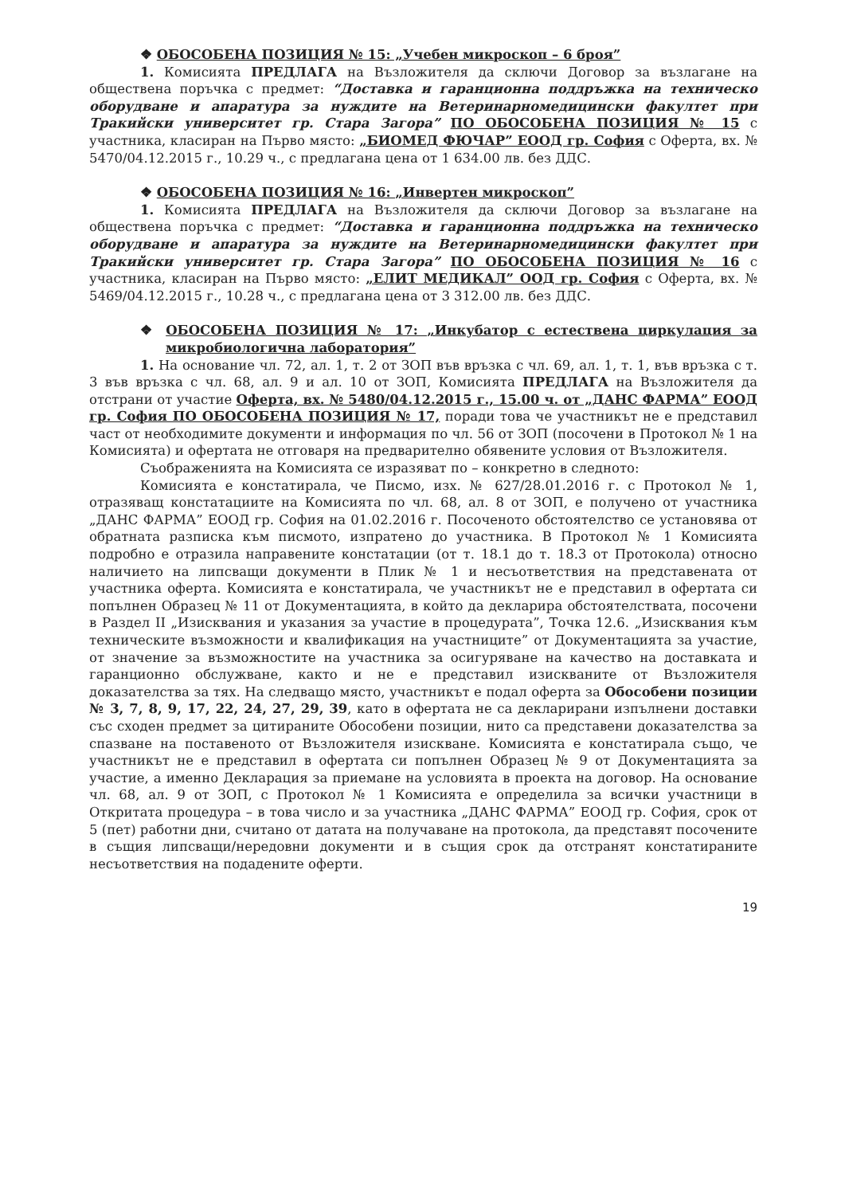❖ ОБОСОБЕНА ПОЗИЦИЯ № 15: „Учебен микроскоп – 6 броя”
1. Комисията ПРЕДЛАГА на Възложителя да сключи Договор за възлагане на обществена поръчка с предмет: “Доставка и гаранционна поддръжка на техническо оборудване и апаратура за нуждите на Ветеринарномедицински факултет при Тракийски университет гр. Стара Загора” ПО ОБОСОБЕНА ПОЗИЦИЯ № 15 с участника, класиран на Първо място: „БИОМЕД ФЮЧАР” ЕООД гр. София с Оферта, вх. № 5470/04.12.2015 г., 10.29 ч., с предлагана цена от 1 634.00 лв. без ДДС.
❖ ОБОСОБЕНА ПОЗИЦИЯ № 16: „Инвертен микроскоп”
1. Комисията ПРЕДЛАГА на Възложителя да сключи Договор за възлагане на обществена поръчка с предмет: “Доставка и гаранционна поддръжка на техническо оборудване и апаратура за нуждите на Ветеринарномедицински факултет при Тракийски университет гр. Стара Загора” ПО ОБОСОБЕНА ПОЗИЦИЯ № 16 с участника, класиран на Първо място: „ЕЛИТ МЕДИКАЛ” ООД гр. София с Оферта, вх. № 5469/04.12.2015 г., 10.28 ч., с предлагана цена от 3 312.00 лв. без ДДС.
❖ ОБОСОБЕНА ПОЗИЦИЯ № 17: „Инкубатор с естествена циркулация за микробиологична лаборатория”
1. На основание чл. 72, ал. 1, т. 2 от ЗОП във връзка с чл. 69, ал. 1, т. 1, във връзка с т. 3 във връзка с чл. 68, ал. 9 и ал. 10 от ЗОП, Комисията ПРЕДЛАГА на Възложителя да отстрани от участие Оферта, вх. № 5480/04.12.2015 г., 15.00 ч. от „ДАНС ФАРМА” ЕООД гр. София ПО ОБОСОБЕНА ПОЗИЦИЯ № 17, поради това че участникът не е представил част от необходимите документи и информация по чл. 56 от ЗОП (посочени в Протокол № 1 на Комисията) и офертата не отговаря на предварително обявените условия от Възложителя.
Съображенията на Комисията се изразяват по – конкретно в следното:
Комисията е констатирала, че Писмо, изх. № 627/28.01.2016 г. с Протокол № 1, отразяващ констатациите на Комисията по чл. 68, ал. 8 от ЗОП, е получено от участника „ДАНС ФАРМА” ЕООД гр. София на 01.02.2016 г. Посоченото обстоятелство се установява от обратната разписка към писмото, изпратено до участника. В Протокол № 1 Комисията подробно е отразила направените констатации (от т. 18.1 до т. 18.3 от Протокола) относно наличието на липсващи документи в Плик № 1 и несъответствия на представената от участника оферта. Комисията е констатирала, че участникът не е представил в офертата си попълнен Образец № 11 от Документацията, в който да декларира обстоятелствата, посочени в Раздел II „Изисквания и указания за участие в процедурата”, Точка 12.6. „Изисквания към техническите възможности и квалификация на участниците” от Документацията за участие, от значение за възможностите на участника за осигуряване на качество на доставката и гаранционно обслужване, както и не е представил изискваните от Възложителя доказателства за тях. На следващо място, участникът е подал оферта за Обособени позиции № 3, 7, 8, 9, 17, 22, 24, 27, 29, 39, като в офертата не са декларирани изпълнени доставки със сходен предмет за цитираните Обособени позиции, нито са представени доказателства за спазване на поставеното от Възложителя изискване. Комисията е констатирала също, че участникът не е представил в офертата си попълнен Образец № 9 от Документацията за участие, а именно Декларация за приемане на условията в проекта на договор. На основание чл. 68, ал. 9 от ЗОП, с Протокол № 1 Комисията е определила за всички участници в Откритата процедура – в това число и за участника „ДАНС ФАРМА” ЕООД гр. София, срок от 5 (пет) работни дни, считано от датата на получаване на протокола, да представят посочените в същия липсващи/нередовни документи и в същия срок да отстранят констатираните несъответствия на подадените оферти.
19